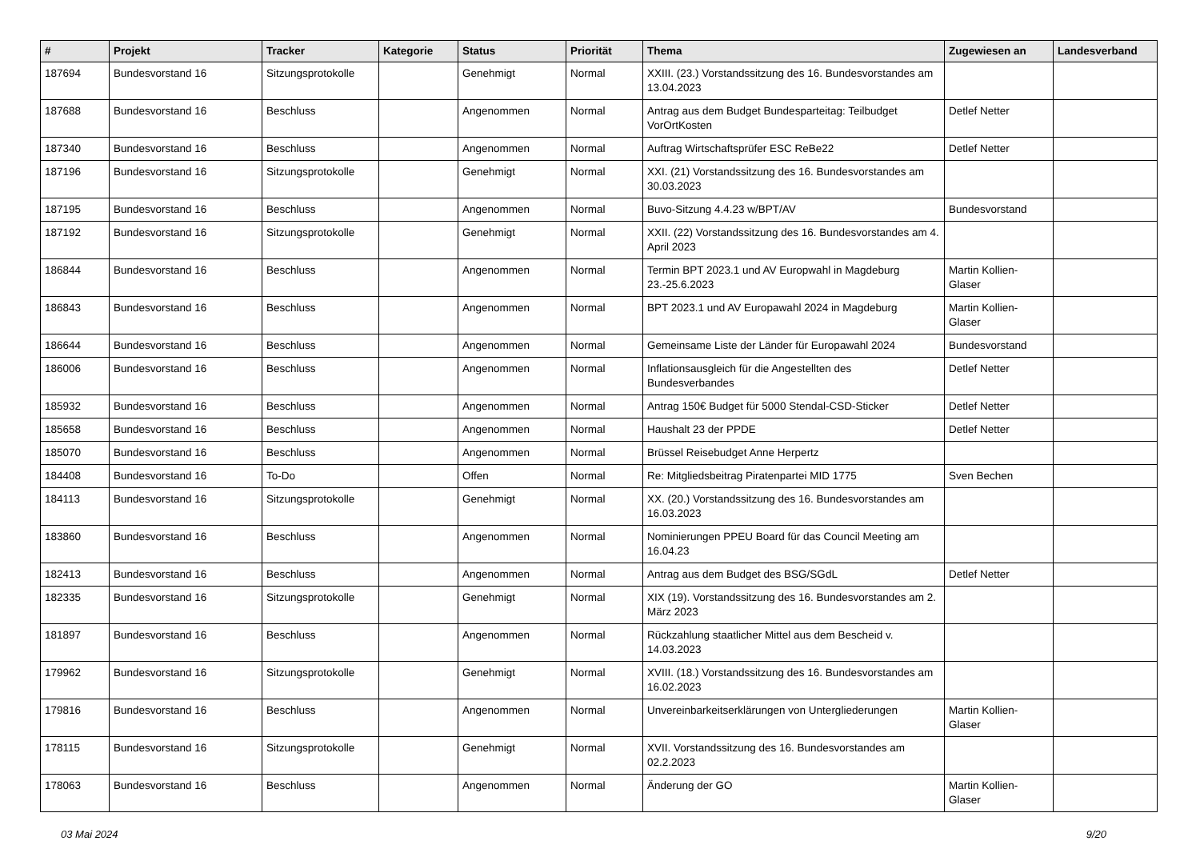| # | Projekt | Tracker | Kategorie | Status | Priorität | Thema | Zugewiesen an | Landesverband |
| --- | --- | --- | --- | --- | --- | --- | --- | --- |
| 187694 | Bundesvorstand 16 | Sitzungsprotokolle | | Genehmigt | Normal | XXIII. (23.) Vorstandssitzung des 16. Bundesvorstandes am 13.04.2023 | | |
| 187688 | Bundesvorstand 16 | Beschluss | | Angenommen | Normal | Antrag aus dem Budget Bundesparteitag: Teilbudget VorOrtKosten | Detlef Netter | |
| 187340 | Bundesvorstand 16 | Beschluss | | Angenommen | Normal | Auftrag Wirtschaftsprüfer ESC ReBe22 | Detlef Netter | |
| 187196 | Bundesvorstand 16 | Sitzungsprotokolle | | Genehmigt | Normal | XXI. (21) Vorstandssitzung des 16. Bundesvorstandes am 30.03.2023 | | |
| 187195 | Bundesvorstand 16 | Beschluss | | Angenommen | Normal | Buvo-Sitzung 4.4.23 w/BPT/AV | Bundesvorstand | |
| 187192 | Bundesvorstand 16 | Sitzungsprotokolle | | Genehmigt | Normal | XXII. (22) Vorstandssitzung des 16. Bundesvorstandes am 4. April 2023 | | |
| 186844 | Bundesvorstand 16 | Beschluss | | Angenommen | Normal | Termin BPT 2023.1 und AV Europwahl in Magdeburg 23.-25.6.2023 | Martin Kollien-Glaser | |
| 186843 | Bundesvorstand 16 | Beschluss | | Angenommen | Normal | BPT 2023.1 und AV Europawahl 2024 in Magdeburg | Martin Kollien-Glaser | |
| 186644 | Bundesvorstand 16 | Beschluss | | Angenommen | Normal | Gemeinsame Liste der Länder für Europawahl 2024 | Bundesvorstand | |
| 186006 | Bundesvorstand 16 | Beschluss | | Angenommen | Normal | Inflationsausgleich für die Angestellten des Bundesverbandes | Detlef Netter | |
| 185932 | Bundesvorstand 16 | Beschluss | | Angenommen | Normal | Antrag 150€ Budget für 5000 Stendal-CSD-Sticker | Detlef Netter | |
| 185658 | Bundesvorstand 16 | Beschluss | | Angenommen | Normal | Haushalt 23 der PPDE | Detlef Netter | |
| 185070 | Bundesvorstand 16 | Beschluss | | Angenommen | Normal | Brüssel Reisebudget Anne Herpertz | | |
| 184408 | Bundesvorstand 16 | To-Do | | Offen | Normal | Re: Mitgliedsbeitrag Piratenpartei MID 1775 | Sven Bechen | |
| 184113 | Bundesvorstand 16 | Sitzungsprotokolle | | Genehmigt | Normal | XX. (20.) Vorstandssitzung des 16. Bundesvorstandes am 16.03.2023 | | |
| 183860 | Bundesvorstand 16 | Beschluss | | Angenommen | Normal | Nominierungen PPEU Board für das Council Meeting am 16.04.23 | | |
| 182413 | Bundesvorstand 16 | Beschluss | | Angenommen | Normal | Antrag aus dem Budget des BSG/SGdL | Detlef Netter | |
| 182335 | Bundesvorstand 16 | Sitzungsprotokolle | | Genehmigt | Normal | XIX (19). Vorstandssitzung des 16. Bundesvorstandes am 2. März 2023 | | |
| 181897 | Bundesvorstand 16 | Beschluss | | Angenommen | Normal | Rückzahlung staatlicher Mittel aus dem Bescheid v. 14.03.2023 | | |
| 179962 | Bundesvorstand 16 | Sitzungsprotokolle | | Genehmigt | Normal | XVIII. (18.) Vorstandssitzung des 16. Bundesvorstandes am 16.02.2023 | | |
| 179816 | Bundesvorstand 16 | Beschluss | | Angenommen | Normal | Unvereinbarkeitserklärungen von Untergliederungen | Martin Kollien-Glaser | |
| 178115 | Bundesvorstand 16 | Sitzungsprotokolle | | Genehmigt | Normal | XVII. Vorstandssitzung des 16. Bundesvorstandes am 02.2.2023 | | |
| 178063 | Bundesvorstand 16 | Beschluss | | Angenommen | Normal | Änderung der GO | Martin Kollien-Glaser | |
03 Mai 2024 9/20